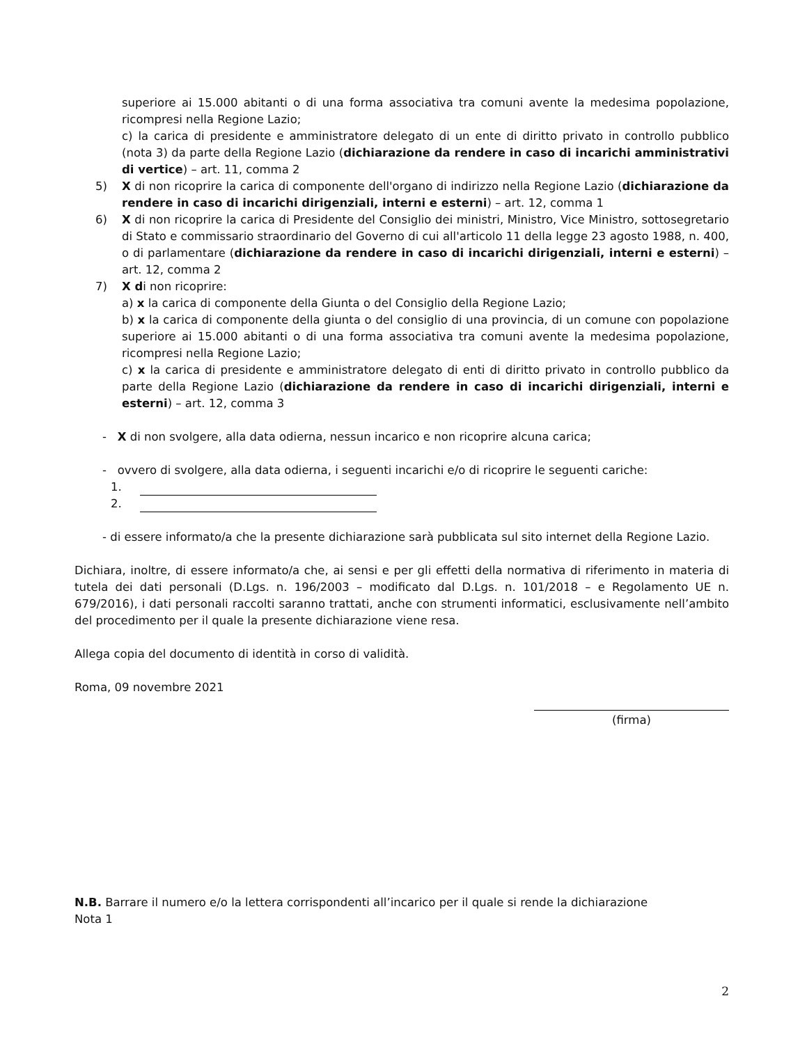superiore ai 15.000 abitanti o di una forma associativa tra comuni avente la medesima popolazione, ricompresi nella Regione Lazio;
c) la carica di presidente e amministratore delegato di un ente di diritto privato in controllo pubblico (nota 3) da parte della Regione Lazio (dichiarazione da rendere in caso di incarichi amministrativi di vertice) – art. 11, comma 2
5) X di non ricoprire la carica di componente dell'organo di indirizzo nella Regione Lazio (dichiarazione da rendere in caso di incarichi dirigenziali, interni e esterni) – art. 12, comma 1
6) X di non ricoprire la carica di Presidente del Consiglio dei ministri, Ministro, Vice Ministro, sottosegretario di Stato e commissario straordinario del Governo di cui all'articolo 11 della legge 23 agosto 1988, n. 400, o di parlamentare (dichiarazione da rendere in caso di incarichi dirigenziali, interni e esterni) – art. 12, comma 2
7) X di non ricoprire:
a) x la carica di componente della Giunta o del Consiglio della Regione Lazio;
b) x la carica di componente della giunta o del consiglio di una provincia, di un comune con popolazione superiore ai 15.000 abitanti o di una forma associativa tra comuni avente la medesima popolazione, ricompresi nella Regione Lazio;
c) x la carica di presidente e amministratore delegato di enti di diritto privato in controllo pubblico da parte della Regione Lazio (dichiarazione da rendere in caso di incarichi dirigenziali, interni e esterni) – art. 12, comma 3
- X di non svolgere, alla data odierna, nessun incarico e non ricoprire alcuna carica;
- ovvero di svolgere, alla data odierna, i seguenti incarichi e/o di ricoprire le seguenti cariche:
1.
2.
- di essere informato/a che la presente dichiarazione sarà pubblicata sul sito internet della Regione Lazio.
Dichiara, inoltre, di essere informato/a che, ai sensi e per gli effetti della normativa di riferimento in materia di tutela dei dati personali (D.Lgs. n. 196/2003 – modificato dal D.Lgs. n. 101/2018 – e Regolamento UE n. 679/2016), i dati personali raccolti saranno trattati, anche con strumenti informatici, esclusivamente nell’ambito del procedimento per il quale la presente dichiarazione viene resa.
Allega copia del documento di identità in corso di validità.
Roma, 09 novembre 2021
(firma)
N.B. Barrare il numero e/o la lettera corrispondenti all’incarico per il quale si rende la dichiarazione
Nota 1
2